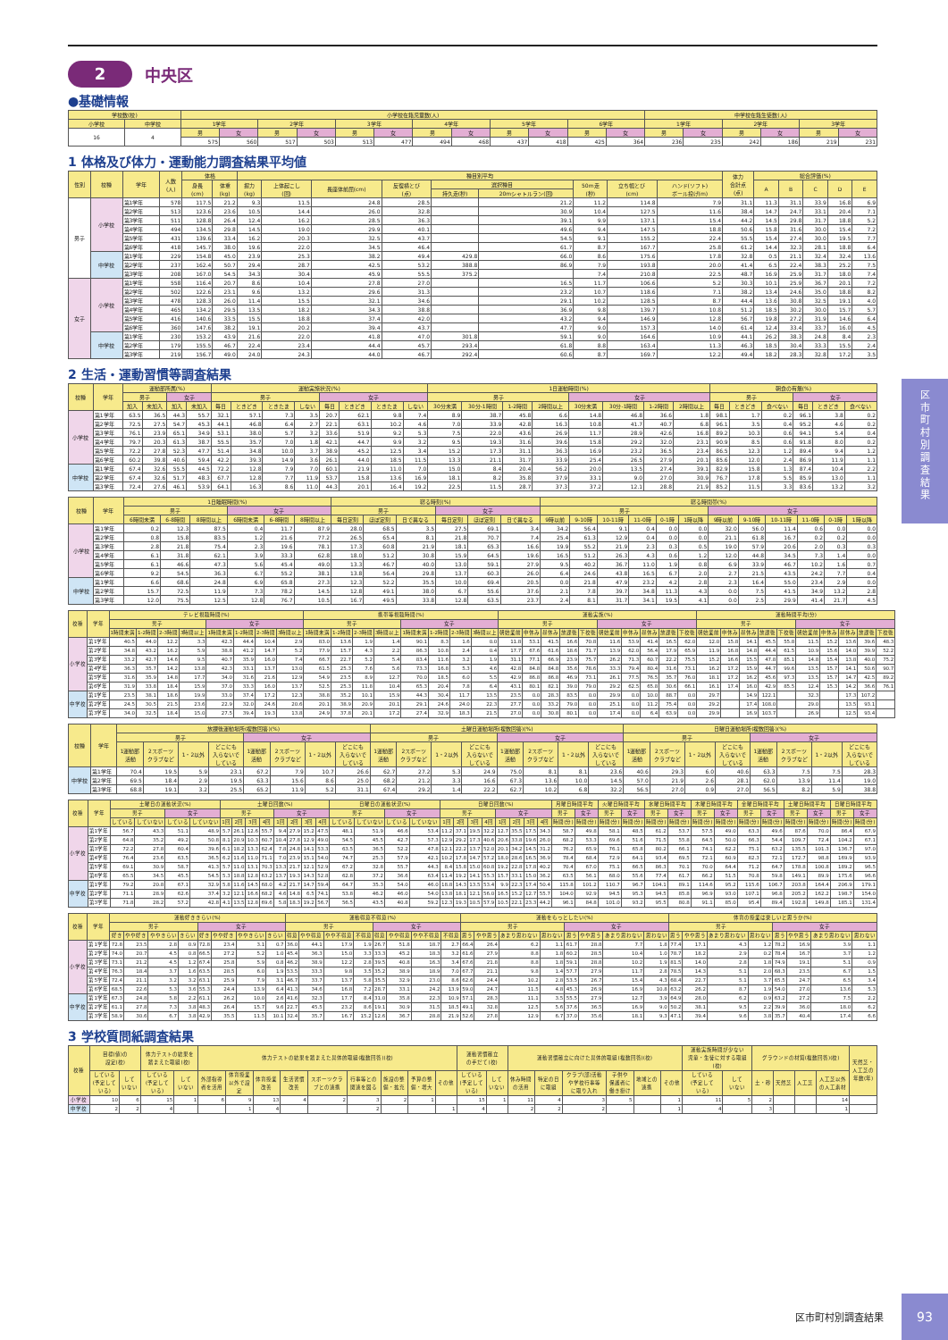2 中央区
●基礎情報
| 学校数(校) | | 小学校在籍児童数(人) | | | | | | | | | | | | 中学校在籍生徒数(人) | | | | | |
| --- | --- | --- | --- | --- | --- | --- | --- | --- | --- | --- | --- | --- | --- | --- | --- | --- | --- | --- | --- |
| 小学校 | 中学校 | 1学年 | | 2学年 | | 3学年 | | 4学年 | | 5学年 | | 6学年 | | 1学年 | | 2学年 | | 3学年 | |
| 16 | 4 | 男 | 女 | 男 | 女 | 男 | 女 | 男 | 女 | 男 | 女 | 男 | 女 | 男 | 女 | 男 | 女 | 男 | 女 |
| | | 575 | 560 | 517 | 503 | 513 | 477 | 494 | 468 | 437 | 418 | 425 | 364 | 236 | 235 | 242 | 186 | 219 | 231 |
1 体格及び体力・運動能力調査結果平均値
| 性別 | 校種 | 学年 | 人数 (人) | 体格 | | 種目別平均 | | | | | | | | | 体力 合計点 (点) | 総合評価(%) | | | | |
| --- | --- | --- | --- | --- | --- | --- | --- | --- | --- | --- | --- | --- | --- | --- | --- | --- | --- | --- | --- | --- |
| | | | | 身長 (cm) | 体重 (kg) | 握力 (kg) | 上体起こし (回) | 長座体前屈(cm) | 反復横とび (点) | 選択種目 | | 50m走 (秒) | 立ち幅とび (cm) | ハンド(ソフト) ボール投げ(m) | | A | B | C | D | E |
| | | | | | | | | | | 持久走(秒) | 20mシャトルラン(回) | | | | | | | | | |
| 男子 | 小学校 | 第1学年 | 578 | 117.5 | 21.2 | 9.3 | 11.5 | 24.8 | 28.5 | | 21.2 | 11.2 | 114.8 | 7.9 | 31.1 | 11.3 | 31.1 | 33.9 | 16.8 | 6.9 |
| | | 第2学年 | 513 | 123.6 | 23.6 | 10.5 | 14.4 | 26.0 | 32.8 | | 30.9 | 10.4 | 127.5 | 11.6 | 38.4 | 14.7 | 24.7 | 33.1 | 20.4 | 7.1 |
| | | 第3学年 | 511 | 128.8 | 26.4 | 12.4 | 16.2 | 28.5 | 36.3 | | 39.1 | 9.9 | 137.1 | 15.4 | 44.2 | 14.5 | 29.8 | 31.7 | 18.8 | 5.2 |
| | | 第4学年 | 494 | 134.5 | 29.8 | 14.5 | 19.0 | 29.9 | 40.1 | | 49.6 | 9.4 | 147.5 | 18.8 | 50.6 | 15.8 | 31.6 | 30.0 | 15.4 | 7.2 |
| | | 第5学年 | 431 | 139.6 | 33.4 | 16.2 | 20.3 | 32.5 | 43.7 | | 54.5 | 9.1 | 155.2 | 22.4 | 55.5 | 15.4 | 27.4 | 30.0 | 19.5 | 7.7 |
| | | 第6学年 | 418 | 145.7 | 38.0 | 19.6 | 22.0 | 34.5 | 46.4 | | 61.7 | 8.7 | 167.7 | 25.8 | 61.2 | 14.4 | 32.3 | 28.1 | 18.8 | 6.4 |
| | 中学校 | 第1学年 | 229 | 154.8 | 45.0 | 23.9 | 25.3 | 38.2 | 49.4 | 429.8 | 66.0 | 8.6 | 175.6 | 17.8 | 32.8 | 0.5 | 21.1 | 32.4 | 32.4 | 13.6 |
| | | 第2学年 | 237 | 162.4 | 50.7 | 29.4 | 28.7 | 42.5 | 53.2 | 388.8 | 86.9 | 7.9 | 193.8 | 20.0 | 41.4 | 6.5 | 22.4 | 38.3 | 25.2 | 7.5 |
| | | 第3学年 | 208 | 167.0 | 54.5 | 34.3 | 30.4 | 45.9 | 55.5 | 375.2 | | 7.4 | 210.8 | 22.5 | 48.7 | 16.9 | 25.9 | 31.7 | 18.0 | 7.4 |
| 女子 | 小学校 | 第1学年 | 558 | 116.4 | 20.7 | 8.6 | 10.4 | 27.8 | 27.0 | | 16.5 | 11.7 | 106.6 | 5.2 | 30.3 | 10.1 | 25.9 | 36.7 | 20.1 | 7.2 |
| | | 第2学年 | 502 | 122.6 | 23.1 | 9.6 | 13.2 | 29.6 | 31.3 | | 23.2 | 10.7 | 118.6 | 7.1 | 38.2 | 13.4 | 24.6 | 35.0 | 18.8 | 8.2 |
| | | 第3学年 | 478 | 128.3 | 26.0 | 11.4 | 15.5 | 32.1 | 34.6 | | 29.1 | 10.2 | 128.5 | 8.7 | 44.4 | 13.6 | 30.8 | 32.5 | 19.1 | 4.0 |
| | | 第4学年 | 465 | 134.2 | 29.5 | 13.5 | 18.2 | 34.3 | 38.8 | | 36.9 | 9.8 | 139.7 | 10.8 | 51.2 | 18.5 | 30.2 | 30.0 | 15.7 | 5.7 |
| | | 第5学年 | 416 | 140.6 | 33.5 | 15.5 | 18.8 | 37.4 | 42.0 | | 43.2 | 9.4 | 146.9 | 12.8 | 56.7 | 19.8 | 27.2 | 31.9 | 14.6 | 6.4 |
| | | 第6学年 | 360 | 147.6 | 38.2 | 19.1 | 20.2 | 39.4 | 43.7 | | 47.7 | 9.0 | 157.3 | 14.0 | 61.4 | 12.4 | 33.4 | 33.7 | 16.0 | 4.5 |
| | 中学校 | 第1学年 | 230 | 153.2 | 43.9 | 21.6 | 22.0 | 41.8 | 47.0 | 301.8 | 59.1 | 9.0 | 164.6 | 10.9 | 44.1 | 26.2 | 38.3 | 24.8 | 8.4 | 2.3 |
| | | 第2学年 | 179 | 155.5 | 46.7 | 22.4 | 23.4 | 44.4 | 45.7 | 293.4 | 61.8 | 8.8 | 163.4 | 11.3 | 46.3 | 18.5 | 30.4 | 33.3 | 15.5 | 2.4 |
| | | 第3学年 | 219 | 156.7 | 49.0 | 24.0 | 24.3 | 44.0 | 46.7 | 292.4 | 60.6 | 8.7 | 169.7 | 12.2 | 49.4 | 18.2 | 28.3 | 32.8 | 17.2 | 3.5 |
2 生活・運動習慣等調査結果
| 校種 | 学年 | 運動部所属(%) | | | | 運動実施状況(%) | | | | | | | | 1日運動時間(%) | | | | | | | | 朝食の有無(%) | | | | | |
| --- | --- | --- | --- | --- | --- | --- | --- | --- | --- | --- | --- | --- | --- | --- | --- | --- | --- | --- | --- | --- | --- | --- | --- | --- | --- | --- | --- |
| | | 男子 | | 女子 | | 男子 | | | | 女子 | | | | 男子 | | | | 女子 | | | | 男子 | | | 女子 | | |
| | | 加入 | 未加入 | 加入 | 未加入 | 毎日 | ときどき | ときたま | しない | 毎日 | ときどき | ときたま | しない | 30分未満 | 30分-1時間 | 1-2時間 | 2時間以上 | 30分未満 | 30分-1時間 | 1-2時間 | 2時間以上 | 毎日 | ときどき | 食べない | 毎日 | ときどき | 食べない |
| 小学校 | 第1学年 | 63.5 | 36.5 | 44.3 | 55.7 | 32.1 | 57.1 | 7.3 | 3.5 | 20.7 | 62.1 | 9.8 | 7.4 | 8.9 | 38.7 | 45.8 | 6.6 | 14.8 | 46.8 | 36.6 | 1.8 | 98.1 | 1.7 | 0.2 | 96.1 | 3.8 | 0.2 |
| | 第2学年 | 72.5 | 27.5 | 54.7 | 45.3 | 44.1 | 46.8 | 6.4 | 2.7 | 22.1 | 63.1 | 10.2 | 4.6 | 7.0 | 33.9 | 42.8 | 16.3 | 10.8 | 41.7 | 40.7 | 6.8 | 96.1 | 3.5 | 0.4 | 95.2 | 4.6 | 0.2 |
| | 第3学年 | 76.1 | 23.9 | 65.1 | 34.9 | 53.1 | 38.0 | 5.7 | 3.2 | 33.6 | 51.9 | 9.2 | 5.3 | 7.5 | 22.0 | 43.6 | 26.9 | 11.7 | 28.9 | 42.6 | 16.8 | 89.2 | 10.3 | 0.6 | 94.1 | 5.4 | 0.4 |
| | 第4学年 | 79.7 | 20.3 | 61.3 | 38.7 | 55.5 | 35.7 | 7.0 | 1.8 | 42.1 | 44.7 | 9.9 | 3.2 | 9.5 | 19.3 | 31.6 | 39.6 | 15.8 | 29.2 | 32.0 | 23.1 | 90.9 | 8.5 | 0.6 | 91.8 | 8.0 | 0.2 |
| | 第5学年 | 72.2 | 27.8 | 52.3 | 47.7 | 51.4 | 34.8 | 10.0 | 3.7 | 38.9 | 45.2 | 12.5 | 3.4 | 15.2 | 17.3 | 31.1 | 36.3 | 16.9 | 23.2 | 36.5 | 23.4 | 86.5 | 12.3 | 1.2 | 89.4 | 9.4 | 1.2 |
| | 第6学年 | 60.2 | 39.8 | 40.6 | 59.4 | 42.2 | 39.3 | 14.9 | 3.6 | 26.1 | 44.0 | 18.5 | 11.5 | 13.3 | 21.1 | 31.7 | 33.9 | 25.4 | 26.5 | 27.9 | 20.1 | 85.6 | 12.0 | 2.4 | 86.9 | 11.9 | 1.1 |
| 中学校 | 第1学年 | 67.4 | 32.6 | 55.5 | 44.5 | 72.2 | 12.8 | 7.9 | 7.0 | 60.1 | 21.9 | 11.0 | 7.0 | 15.0 | 8.4 | 20.4 | 56.2 | 20.0 | 13.5 | 27.4 | 39.1 | 82.9 | 15.8 | 1.3 | 87.4 | 10.4 | 2.2 |
| | 第2学年 | 67.4 | 32.6 | 51.7 | 48.3 | 67.7 | 12.8 | 7.7 | 11.9 | 53.7 | 15.8 | 13.6 | 16.9 | 18.1 | 8.2 | 35.8 | 37.9 | 33.1 | 9.0 | 27.0 | 30.9 | 76.7 | 17.8 | 5.5 | 85.9 | 13.0 | 1.1 |
| | 第3学年 | 72.4 | 27.6 | 46.1 | 53.9 | 64.1 | 16.3 | 8.6 | 11.0 | 44.3 | 20.1 | 16.4 | 19.2 | 22.5 | 11.5 | 28.7 | 37.3 | 37.2 | 12.1 | 28.8 | 21.9 | 85.2 | 11.5 | 3.3 | 83.6 | 13.2 | 3.2 |
| 校種 | 学年 | 1日睡眠時間(%) | | | | | | 寝る時刻(%) | | | | | | 寝る時間帯(%) | | | | | | | | | | | |
| --- | --- | --- | --- | --- | --- | --- | --- | --- | --- | --- | --- | --- | --- | --- | --- | --- | --- | --- | --- | --- | --- | --- | --- | --- | --- |
| | | 男子 | | | 女子 | | | 男子 | | | 女子 | | | 男子 | | | | | | 女子 | | | | | |
| | | 6時間未満 | 6-8時間 | 8時間以上 | 6時間未満 | 6-8時間 | 8時間以上 | 毎日定刻 | ほぼ定刻 | 日で異なる | 毎日定刻 | ほぼ定刻 | 日で異なる | 9時以前 | 9-10時 | 10-11時 | 11-0時 | 0-1時 | 1時以降 | 9時以前 | 9-10時 | 10-11時 | 11-0時 | 0-1時 | 1時以降 |
| 小学校 | 第1学年 | 0.2 | 12.3 | 87.5 | 0.4 | 11.7 | 87.9 | 28.0 | 68.5 | 3.5 | 27.5 | 69.1 | 3.4 | 34.2 | 56.4 | 9.1 | 0.4 | 0.0 | 0.0 | 32.0 | 56.0 | 11.4 | 0.6 | 0.0 | 0.0 |
| | 第2学年 | 0.8 | 15.8 | 83.5 | 1.2 | 21.6 | 77.2 | 26.5 | 65.4 | 8.1 | 21.8 | 70.7 | 7.4 | 25.4 | 61.3 | 12.9 | 0.4 | 0.0 | 0.0 | 21.1 | 61.8 | 16.7 | 0.2 | 0.2 | 0.0 |
| | 第3学年 | 2.8 | 21.8 | 75.4 | 2.3 | 19.6 | 78.1 | 17.3 | 60.8 | 21.9 | 18.1 | 65.3 | 16.6 | 19.9 | 55.2 | 21.9 | 2.3 | 0.3 | 0.5 | 19.0 | 57.9 | 20.6 | 2.0 | 0.3 | 0.3 |
| | 第4学年 | 6.1 | 31.8 | 62.1 | 3.9 | 33.3 | 62.8 | 18.0 | 51.2 | 30.8 | 15.9 | 64.5 | 19.6 | 16.5 | 51.2 | 26.3 | 4.3 | 0.6 | 1.2 | 12.0 | 44.8 | 34.5 | 7.3 | 1.4 | 0.0 |
| | 第5学年 | 6.1 | 46.6 | 47.3 | 5.6 | 45.4 | 49.0 | 13.3 | 46.7 | 40.0 | 13.0 | 59.1 | 27.9 | 9.5 | 40.2 | 36.7 | 11.0 | 1.9 | 0.8 | 6.9 | 33.9 | 46.7 | 10.2 | 1.6 | 0.7 |
| | 第6学年 | 9.2 | 54.5 | 36.3 | 6.7 | 55.2 | 38.1 | 13.8 | 56.4 | 29.8 | 13.7 | 60.3 | 26.0 | 6.4 | 24.6 | 43.8 | 16.5 | 6.7 | 2.0 | 2.7 | 21.5 | 43.5 | 24.2 | 7.7 | 0.4 |
| 中学校 | 第1学年 | 6.6 | 68.6 | 24.8 | 6.9 | 65.8 | 27.3 | 12.3 | 52.2 | 35.5 | 10.0 | 69.4 | 20.5 | 0.0 | 21.8 | 47.9 | 23.2 | 4.2 | 2.8 | 2.3 | 16.4 | 55.0 | 23.4 | 2.9 | 0.0 |
| | 第2学年 | 15.7 | 72.5 | 11.9 | 7.3 | 78.2 | 14.5 | 12.8 | 49.1 | 38.0 | 6.7 | 55.6 | 37.6 | 2.1 | 7.8 | 39.7 | 34.8 | 11.3 | 4.3 | 0.0 | 7.5 | 41.5 | 34.9 | 13.2 | 2.8 |
| | 第3学年 | 12.0 | 75.5 | 12.5 | 12.8 | 76.7 | 10.5 | 16.7 | 49.5 | 33.8 | 12.8 | 63.5 | 23.7 | 2.4 | 8.1 | 31.7 | 34.1 | 19.5 | 4.1 | 0.0 | 2.5 | 29.9 | 41.4 | 21.7 | 4.5 |
| 校種 | 学年 | テレビ視聴時間(%) | | | | | | | | 携帯等視聴時間(%) | | | | | | | | 運動実施(%) | | | | | | | | | | 運動時間平均(分) | | | | | | | | | |
| --- | --- | --- | --- | --- | --- | --- | --- | --- | --- | --- | --- | --- | --- | --- | --- | --- | --- | --- | --- | --- | --- | --- | --- | --- | --- | --- | --- | --- | --- | --- | --- | --- | --- | --- | --- | --- | --- |
| | | 男子 | | | | 女子 | | | | 男子 | | | | 女子 | | | | 男子 | | | | | 女子 | | | | | 男子 | | | | | 女子 | | | | |
| | | 1時間未満 | 1-2時間 | 2-3時間 | 3時間以上 | 1時間未満 | 1-2時間 | 2-3時間 | 3時間以上 | 1時間未満 | 1-2時間 | 2-3時間 | 3時間以上 | 1時間未満 | 1-2時間 | 2-3時間 | 3時間以上 | 朝始業前 | 中休み | 昼休み | 放課後 | 下校後 | 朝始業前 | 中休み | 昼休み | 放課後 | 下校後 | 朝始業前 | 中休み | 昼休み | 放課後 | 下校後 | 朝始業前 | 中休み | 昼休み | 放課後 | 下校後 |
| 小学校 | 第1学年 | 40.5 | 44.0 | 12.2 | 3.3 | 42.3 | 44.4 | 10.4 | 2.9 | 83.0 | 13.6 | 1.9 | 1.4 | 90.1 | 8.3 | 1.6 | 0.0 | 11.8 | 53.1 | 41.5 | 16.6 | 70.8 | 11.6 | 53.9 | 41.4 | 16.5 | 62.0 | 12.0 | 15.8 | 14.1 | 45.5 | 55.8 | 11.5 | 15.2 | 13.6 | 39.6 | 48.3 |
| | 第2学年 | 34.8 | 43.2 | 16.2 | 5.9 | 38.8 | 41.2 | 14.7 | 5.2 | 77.9 | 15.7 | 4.3 | 2.2 | 86.3 | 10.8 | 2.4 | 0.4 | 17.7 | 67.6 | 61.6 | 18.6 | 71.7 | 13.9 | 62.0 | 56.4 | 17.9 | 65.9 | 11.9 | 16.8 | 14.8 | 44.4 | 61.5 | 10.9 | 15.6 | 14.0 | 39.9 | 52.2 |
| | 第3学年 | 33.2 | 42.7 | 14.6 | 9.5 | 40.7 | 35.9 | 16.0 | 7.4 | 66.7 | 22.7 | 5.2 | 5.4 | 83.4 | 11.6 | 3.2 | 1.9 | 31.1 | 77.1 | 66.9 | 23.9 | 75.7 | 26.2 | 71.3 | 60.7 | 22.2 | 75.5 | 15.2 | 16.6 | 15.5 | 47.8 | 85.1 | 14.8 | 15.4 | 13.8 | 40.0 | 75.2 |
| | 第4学年 | 36.3 | 35.7 | 14.2 | 13.8 | 42.3 | 33.1 | 13.7 | 13.0 | 61.5 | 25.3 | 7.6 | 5.6 | 73.3 | 16.8 | 5.3 | 4.6 | 42.8 | 84.8 | 84.8 | 35.6 | 78.6 | 33.3 | 79.4 | 80.4 | 31.6 | 73.1 | 16.2 | 17.2 | 15.9 | 44.7 | 99.6 | 13.5 | 15.7 | 14.1 | 50.6 | 90.7 |
| | 第5学年 | 31.6 | 35.9 | 14.8 | 17.7 | 34.0 | 31.6 | 21.6 | 12.9 | 54.9 | 23.5 | 8.9 | 12.7 | 70.0 | 18.5 | 6.0 | 5.5 | 42.9 | 86.8 | 86.8 | 46.9 | 73.1 | 26.1 | 77.5 | 76.5 | 35.7 | 76.0 | 18.1 | 17.2 | 16.2 | 45.6 | 97.3 | 13.5 | 15.7 | 14.7 | 42.5 | 89.2 |
| | 第6学年 | 31.9 | 33.8 | 18.4 | 15.9 | 37.0 | 33.3 | 16.0 | 13.7 | 52.5 | 25.3 | 11.8 | 10.4 | 65.3 | 20.4 | 7.8 | 6.4 | 43.1 | 80.1 | 82.1 | 39.0 | 79.0 | 29.2 | 62.5 | 65.8 | 30.6 | 66.1 | 16.1 | 17.4 | 16.0 | 42.9 | 85.5 | 12.4 | 15.3 | 14.2 | 36.6 | 76.1 |
| 中学校 | 第1学年 | 23.5 | 38.1 | 18.6 | 19.9 | 33.0 | 37.4 | 17.2 | 12.3 | 38.8 | 35.2 | 10.1 | 15.9 | 44.3 | 30.4 | 11.7 | 13.5 | 23.5 | 0.0 | 28.3 | 83.5 | 0.0 | 29.9 | 0.0 | 10.0 | 88.7 | 0.0 | 29.7 | | 14.9 | 122.1 | | 32.3 | | 17.3 | 107.2 | |
| | 第2学年 | 24.5 | 30.5 | 21.5 | 23.6 | 22.9 | 32.0 | 24.6 | 20.6 | 20.1 | 38.9 | 20.9 | 20.1 | 29.1 | 24.6 | 24.0 | 22.3 | 27.7 | 0.0 | 33.2 | 79.0 | 0.0 | 25.1 | 0.0 | 11.2 | 75.4 | 0.0 | 29.2 | | 17.4 | 108.0 | | 29.0 | | 13.5 | 93.1 | |
| | 第3学年 | 34.0 | 32.5 | 18.4 | 15.0 | 27.5 | 39.4 | 19.3 | 13.8 | 24.9 | 37.8 | 20.1 | 17.2 | 27.4 | 32.9 | 18.3 | 21.5 | 27.0 | 0.0 | 30.8 | 80.1 | 0.0 | 17.4 | 0.0 | 6.4 | 63.9 | 0.0 | 29.9 | | 16.9 | 103.7 | | 26.9 | | 12.5 | 93.4 | |
| 校種 | 学年 | 放課後運動場所(複数回答)(%) | | | | | | | | 土曜日運動場所(複数回答)(%) | | | | | | | | 日曜日運動場所(複数回答)(%) | | | | | | | |
| --- | --- | --- | --- | --- | --- | --- | --- | --- | --- | --- | --- | --- | --- | --- | --- | --- | --- | --- | --- | --- | --- | --- | --- | --- | --- |
| | | 男子 | | | | 女子 | | | | 男子 | | | | 女子 | | | | 男子 | | | | 女子 | | | |
| | | 1運動部 活動 | 2スポーツ クラブなど | 1・2以外 | どこにも 入らないで している | 1運動部 活動 | 2スポーツ クラブなど | 1・2以外 | どこにも 入らないで している | 1運動部 活動 | 2スポーツ クラブなど | 1・2以外 | どこにも 入らないで している | 1運動部 活動 | 2スポーツ クラブなど | 1・2以外 | どこにも 入らないで している | 1運動部 活動 | 2スポーツ クラブなど | 1・2以外 | どこにも 入らないで している | 1運動部 活動 | 2スポーツ クラブなど | 1・2以外 | どこにも 入らないで している |
| 中学校 | 第1学年 | 70.4 | 19.5 | 5.9 | 23.1 | 67.2 | 7.9 | 10.7 | 26.6 | 62.7 | 27.2 | 5.3 | 24.9 | 75.0 | 8.1 | 8.1 | 23.6 | 40.6 | 29.3 | 6.0 | 40.6 | 63.3 | 7.5 | 7.5 | 28.3 |
| | 第2学年 | 69.5 | 18.4 | 2.9 | 19.5 | 63.3 | 15.6 | 8.6 | 25.0 | 68.2 | 21.2 | 3.3 | 16.6 | 67.3 | 13.6 | 10.0 | 14.5 | 57.0 | 21.9 | 2.6 | 28.1 | 62.0 | 13.9 | 11.4 | 19.0 |
| | 第3学年 | 68.8 | 19.1 | 3.2 | 25.5 | 65.2 | 11.9 | 5.2 | 31.1 | 67.4 | 29.2 | 1.4 | 22.2 | 62.7 | 10.2 | 6.8 | 32.2 | 56.5 | 27.0 | 0.9 | 27.0 | 56.5 | 8.2 | 5.9 | 38.8 |
| 校種 | 学年 | 土曜日の運動状況(%) | | | | 土曜日回数(%) | | | | | | | | 日曜日の運動状況(%) | | | | 日曜日回数(%) | | | | | | | | 月曜日時間平均 | | 火曜日時間平均 | | 水曜日時間平均 | | 木曜日時間平均 | | 金曜日時間平均 | | 土曜日時間平均 | | 日曜日時間平均 | |
| --- | --- | --- | --- | --- | --- | --- | --- | --- | --- | --- | --- | --- | --- | --- | --- | --- | --- | --- | --- | --- | --- | --- | --- | --- | --- | --- | --- | --- | --- | --- | --- | --- | --- | --- | --- | --- | --- | --- | --- |
| | | 男子 | | 女子 | | 男子 | | | | 女子 | | | | 男子 | | 女子 | | 男子 | | | | 女子 | | | | 男子 | 女子 | 男子 | 女子 | 男子 | 女子 | 男子 | 女子 | 男子 | 女子 | 男子 | 女子 | 男子 | 女子 |
| | | している | していない | している | していない | 1回 | 2回 | 3回 | 4回 | 1回 | 2回 | 3回 | 4回 | している | していない | している | していない | 1回 | 2回 | 3回 | 4回 | 1回 | 2回 | 3回 | 4回 | 時間(分) | 時間(分) | 時間(分) | 時間(分) | 時間(分) | 時間(分) | 時間(分) | 時間(分) | 時間(分) | 時間(分) | 時間(分) | 時間(分) | 時間(分) | 時間(分) |
| 小学校 | 第1学年 | 56.7 | 43.3 | 51.1 | 48.9 | 5.7 | 26.1 | 12.6 | 55.7 | 9.4 | 27.9 | 15.2 | 47.5 | 48.1 | 51.9 | 46.6 | 53.4 | 11.2 | 37.1 | 19.5 | 32.2 | 12.7 | 35.5 | 17.5 | 34.3 | 58.7 | 49.8 | 58.1 | 48.5 | 61.2 | 53.7 | 57.5 | 49.0 | 63.3 | 49.6 | 87.6 | 70.0 | 86.4 | 67.9 |
| | 第2学年 | 64.8 | 35.2 | 49.2 | 50.8 | 8.1 | 20.9 | 10.3 | 60.7 | 10.4 | 27.8 | 12.9 | 49.0 | 54.5 | 45.5 | 42.7 | 57.3 | 12.9 | 29.2 | 17.3 | 40.6 | 20.6 | 33.8 | 19.6 | 26.0 | 68.2 | 53.3 | 69.6 | 51.6 | 71.5 | 55.8 | 64.5 | 50.0 | 66.3 | 54.4 | 109.7 | 72.4 | 104.2 | 67.1 |
| | 第3学年 | 72.2 | 27.8 | 60.4 | 39.6 | 6.1 | 18.2 | 13.3 | 62.4 | 7.8 | 24.8 | 14.1 | 53.3 | 63.5 | 36.5 | 52.2 | 47.8 | 12.1 | 22.2 | 13.7 | 52.0 | 20.1 | 34.2 | 14.5 | 31.2 | 76.2 | 65.9 | 76.1 | 65.8 | 80.2 | 66.1 | 74.1 | 62.2 | 75.1 | 63.2 | 135.5 | 101.3 | 136.7 | 97.0 |
| | 第4学年 | 76.4 | 23.6 | 63.5 | 36.5 | 6.2 | 11.6 | 11.0 | 71.1 | 7.0 | 23.9 | 15.1 | 54.0 | 74.7 | 25.3 | 57.9 | 42.1 | 10.2 | 17.8 | 14.7 | 57.2 | 18.0 | 28.6 | 16.5 | 36.9 | 78.4 | 68.4 | 72.9 | 64.1 | 93.4 | 69.5 | 72.1 | 60.9 | 82.3 | 72.1 | 172.7 | 98.8 | 169.9 | 93.9 |
| | 第5学年 | 69.1 | 30.9 | 58.7 | 41.3 | 5.7 | 11.0 | 13.1 | 70.3 | 13.3 | 21.7 | 12.1 | 52.9 | 67.2 | 32.8 | 55.7 | 44.3 | 8.4 | 15.8 | 15.0 | 60.8 | 19.2 | 22.8 | 17.8 | 40.2 | 70.4 | 67.0 | 75.1 | 66.5 | 86.3 | 70.1 | 70.0 | 64.4 | 71.2 | 64.7 | 178.8 | 100.8 | 189.2 | 96.5 |
| | 第6学年 | 65.5 | 34.5 | 45.5 | 54.5 | 5.3 | 18.8 | 12.8 | 63.2 | 13.7 | 19.3 | 14.3 | 52.8 | 62.8 | 37.2 | 36.6 | 63.4 | 11.4 | 19.2 | 14.1 | 55.3 | 15.7 | 33.1 | 15.0 | 36.2 | 63.5 | 56.1 | 68.0 | 55.6 | 77.4 | 61.7 | 66.2 | 51.5 | 70.8 | 59.8 | 149.1 | 89.9 | 175.6 | 96.6 |
| 中学校 | 第1学年 | 79.2 | 20.8 | 67.1 | 32.9 | 5.8 | 11.6 | 14.5 | 68.0 | 4.2 | 21.7 | 14.7 | 59.4 | 64.7 | 35.3 | 54.0 | 46.0 | 18.8 | 14.3 | 13.5 | 53.4 | 9.9 | 22.3 | 17.4 | 50.4 | 115.8 | 101.2 | 110.7 | 96.7 | 104.1 | 89.1 | 114.6 | 95.2 | 115.6 | 106.7 | 203.8 | 164.4 | 206.9 | 179.1 |
| | 第2学年 | 71.1 | 28.9 | 62.6 | 37.4 | 3.2 | 12.1 | 16.6 | 68.2 | 4.6 | 14.8 | 6.5 | 74.1 | 53.8 | 46.2 | 46.0 | 54.0 | 13.8 | 18.1 | 12.1 | 56.0 | 16.5 | 15.2 | 12.7 | 55.7 | 104.0 | 92.9 | 94.5 | 95.3 | 94.5 | 85.8 | 96.9 | 93.0 | 107.1 | 96.8 | 205.2 | 162.2 | 198.7 | 154.0 |
| | 第3学年 | 71.8 | 28.2 | 57.2 | 42.8 | 4.1 | 13.5 | 12.8 | 69.6 | 5.8 | 18.3 | 19.2 | 56.7 | 56.5 | 43.5 | 40.8 | 59.2 | 12.3 | 19.3 | 10.5 | 57.9 | 10.5 | 22.1 | 23.3 | 44.2 | 96.1 | 84.8 | 101.0 | 93.2 | 95.5 | 80.8 | 91.1 | 85.0 | 95.4 | 89.4 | 192.8 | 149.8 | 185.1 | 131.4 |
| 校種 | 学年 | 運動好ききらい(%) | | | | | | | | 運動得意不得意(%) | | | | | | | | 運動をもっとしたい(%) | | | | | | | | 体育の授業は楽しいと思うか(%) | | | | | | | |
| --- | --- | --- | --- | --- | --- | --- | --- | --- | --- | --- | --- | --- | --- | --- | --- | --- | --- | --- | --- | --- | --- | --- | --- | --- | --- | --- | --- | --- | --- | --- | --- | --- | --- |
| | | 男子 | | | | 女子 | | | | 男子 | | | | 女子 | | | | 男子 | | | | 女子 | | | | 男子 | | | | 女子 | | | |
| | | 好き | やや好き | ややきらい | きらい | 好き | やや好き | ややきらい | きらい | 得意 | やや得意 | やや不得意 | 不得意 | 得意 | やや得意 | やや不得意 | 不得意 | 思う | やや思う | あまり思わない | 思わない | 思う | やや思う | あまり思わない | 思わない | 思う | やや思う | あまり思わない | 思わない | 思う | やや思う | あまり思わない | 思わない |
| 小学校 | 第1学年 | 72.8 | 23.5 | 2.8 | 0.9 | 72.8 | 23.4 | 3.1 | 0.7 | 36.0 | 44.1 | 17.9 | 1.9 | 26.7 | 51.8 | 18.7 | 2.7 | 66.4 | 26.4 | 6.2 | 1.1 | 61.7 | 28.8 | 7.7 | 1.8 | 77.4 | 17.1 | 4.3 | 1.2 | 78.2 | 16.9 | 3.9 | 1.1 |
| | 第2学年 | 74.0 | 20.7 | 4.5 | 0.8 | 66.5 | 27.2 | 5.2 | 1.0 | 45.4 | 36.3 | 15.0 | 3.3 | 33.3 | 45.2 | 18.3 | 3.2 | 61.6 | 27.9 | 8.8 | 1.8 | 60.2 | 28.5 | 10.4 | 1.0 | 78.7 | 18.2 | 2.9 | 0.2 | 78.4 | 16.7 | 3.7 | 1.2 |
| | 第3学年 | 73.1 | 21.2 | 4.5 | 1.2 | 67.4 | 25.8 | 5.9 | 0.8 | 46.2 | 38.9 | 12.2 | 2.8 | 39.5 | 40.8 | 16.3 | 3.4 | 67.6 | 21.8 | 8.8 | 1.8 | 59.1 | 28.8 | 10.2 | 1.9 | 81.5 | 14.0 | 2.8 | 1.8 | 74.9 | 19.1 | 5.1 | 0.9 |
| | 第4学年 | 76.3 | 18.4 | 3.7 | 1.6 | 63.5 | 28.5 | 6.0 | 1.9 | 53.5 | 33.3 | 9.8 | 3.5 | 35.2 | 38.9 | 18.9 | 7.0 | 67.7 | 21.1 | 9.8 | 1.4 | 57.7 | 27.9 | 11.7 | 2.8 | 78.5 | 14.3 | 5.1 | 2.0 | 68.3 | 23.5 | 6.7 | 1.5 |
| | 第5学年 | 72.4 | 21.1 | 3.2 | 3.2 | 63.1 | 25.9 | 7.9 | 3.1 | 46.7 | 33.7 | 13.7 | 5.8 | 35.5 | 32.9 | 23.0 | 8.6 | 62.6 | 24.4 | 10.2 | 2.8 | 53.5 | 26.7 | 15.4 | 4.3 | 68.4 | 22.7 | 5.1 | 3.7 | 65.5 | 24.7 | 6.5 | 3.4 |
| | 第6学年 | 68.5 | 22.6 | 5.3 | 3.6 | 55.3 | 24.4 | 13.9 | 6.4 | 41.3 | 34.6 | 16.8 | 7.2 | 28.7 | 33.1 | 24.2 | 13.9 | 59.0 | 24.7 | 11.5 | 4.8 | 45.3 | 26.9 | 16.9 | 10.8 | 63.2 | 26.2 | 8.7 | 1.9 | 54.0 | 27.0 | 13.6 | 5.3 |
| 中学校 | 第1学年 | 67.3 | 24.8 | 5.8 | 2.2 | 61.1 | 26.2 | 10.0 | 2.6 | 41.6 | 32.3 | 17.7 | 8.4 | 31.0 | 35.8 | 22.3 | 10.9 | 57.1 | 28.3 | 11.1 | 3.5 | 55.5 | 27.9 | 12.7 | 3.9 | 64.9 | 28.0 | 6.2 | 0.9 | 63.2 | 27.2 | 7.5 | 2.2 |
| | 第2学年 | 61.1 | 27.8 | 7.3 | 3.8 | 48.3 | 26.4 | 15.7 | 9.6 | 22.7 | 45.5 | 23.2 | 8.6 | 19.1 | 30.9 | 31.5 | 18.5 | 49.1 | 32.8 | 12.5 | 5.6 | 37.6 | 36.5 | 16.9 | 9.0 | 50.2 | 38.1 | 9.5 | 2.2 | 39.9 | 36.0 | 18.0 | 6.2 |
| | 第3学年 | 58.9 | 30.6 | 6.7 | 3.8 | 42.9 | 35.5 | 11.5 | 10.1 | 32.4 | 35.7 | 16.7 | 15.2 | 12.6 | 36.7 | 28.8 | 21.9 | 52.6 | 27.8 | 12.9 | 6.7 | 37.0 | 35.6 | 18.1 | 9.3 | 47.1 | 39.4 | 9.6 | 3.8 | 35.7 | 40.4 | 17.4 | 6.6 |
3 学校質問紙調査結果
| 校種 | 目標(値)の 設定(校) | | 体力テストの結果を 踏まえた取組(校) | | 体力テストの結果を踏まえた具体的取組(複数回答)(校) | | | | | | | | | 運動習慣確立 の手だて(校) | | 運動習慣確立に向けた具体的取組(複数回答)(校) | | | | | | 運動実施時間が少ない 児童・生徒に対する取組 (校) | | グラウンドの材質(複数回答)(校) | | | | 天然芝・ 人工芝の 年数(年) |
| --- | --- | --- | --- | --- | --- | --- | --- | --- | --- | --- | --- | --- | --- | --- | --- | --- | --- | --- | --- | --- | --- | --- | --- | --- | --- | --- | --- | --- |
| | している (予定して いる) | して いない | している (予定して いる) | して いない | 外部指導 者を活用 | 体育授業 以外で設 定 | 体育授業 改善 | 生活習慣 改善 | スポーツクラ ブとの連携 | 行事等との 関連を図る | 施設の整 備・拡充 | 予算の整 備・増大 | その他 | している (予定して いる) | して いない | 休み時間 の活用 | 特定の日 に取組 | クラブ(部)活動 や学校行事等 に取り入れ | 子供や 保護者に 働き掛け | 地域との 連携 | その他 | している (予定して いる) | して いない | 土・砂 | 天然芝 | 人工芝 | 人工芝以外 の人工素材 | |
| 小学校 | 10 | 6 | 15 | 1 | 6 | 9 | 13 | 4 | 2 | 3 | 2 | 1 | | 15 | 1 | 11 | 4 | 3 | 5 | | 1 | 11 | 5 | 2 | | | 14 | |
| 中学校 | 2 | 2 | 4 | | | 1 | 4 | | | 2 | | | 1 | 4 | | 2 | 2 | 2 | | | 1 | 4 | | 3 | | | 1 | |
区
市
町
村
別
調
査
結
果
区市町村別調査結果 93